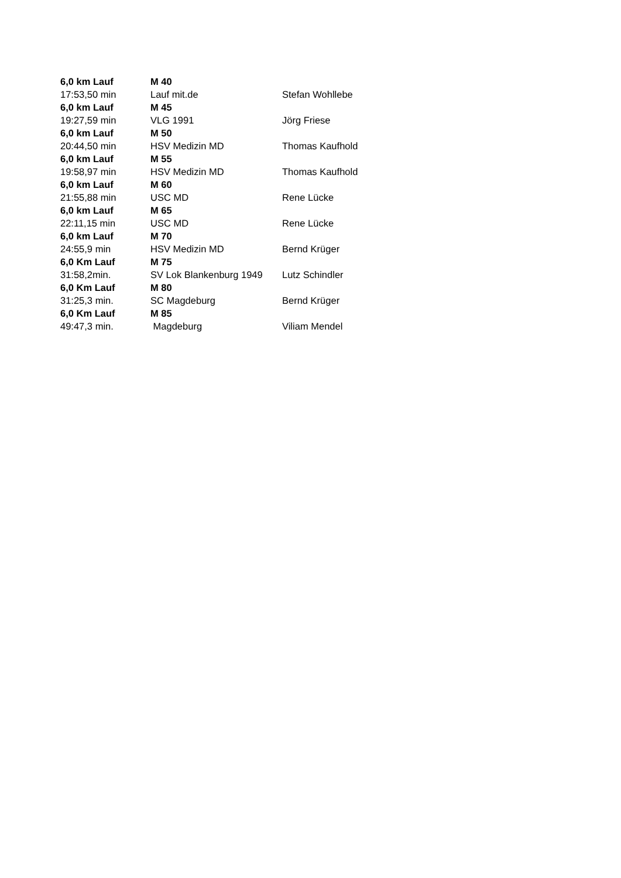| 6,0 km Lauf | M 40 | |
| --- | --- | --- |
| 17:53,50 min | Lauf mit.de | Stefan Wohllebe |
| 6,0 km Lauf | M 45 | |
| 19:27,59 min | VLG 1991 | Jörg Friese |
| 6,0 km Lauf | M 50 | |
| 20:44,50 min | HSV Medizin MD | Thomas Kaufhold |
| 6,0 km Lauf | M 55 | |
| 19:58,97 min | HSV Medizin MD | Thomas Kaufhold |
| 6,0 km Lauf | M 60 | |
| 21:55,88 min | USC MD | Rene Lücke |
| 6,0 km Lauf | M 65 | |
| 22:11,15 min | USC MD | Rene Lücke |
| 6,0 km Lauf | M 70 | |
| 24:55,9 min | HSV Medizin MD | Bernd Krüger |
| 6,0 Km Lauf | M 75 | |
| 31:58,2min. | SV Lok Blankenburg 1949 | Lutz Schindler |
| 6,0 Km Lauf | M 80 | |
| 31:25,3 min. | SC Magdeburg | Bernd Krüger |
| 6,0 Km Lauf | M 85 | |
| 49:47,3 min. | Magdeburg | Viliam Mendel |